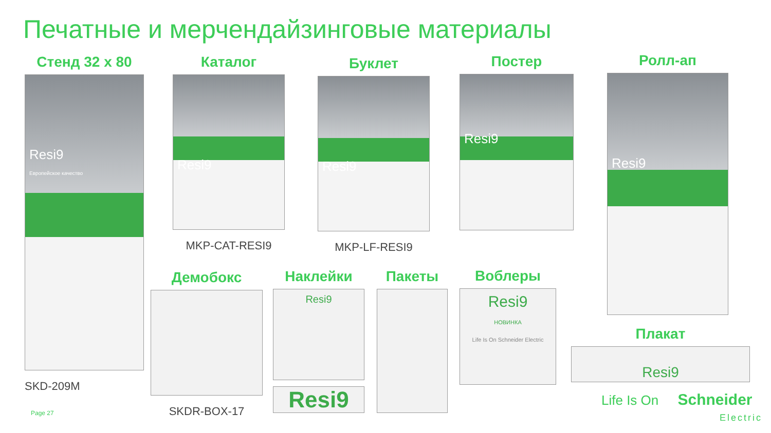Печатные и мерчендайзинговые материалы
Стенд 32 x 80
Resi9
Европейское качество
SKD-209M
Каталог
Resi9
MKP-CAT-RESI9
Буклет
Resi9
MKP-LF-RESI9
Постер
Resi9
Ролл-ап
Resi9
Демобокс
SKDR-BOX-17
Наклейки
Resi9
Resi9
Пакеты
Воблеры
Resi9
НОВИНКА
Life Is On Schneider Electric
Плакат
Resi9
Page 27
Life Is On Schneider
Electric